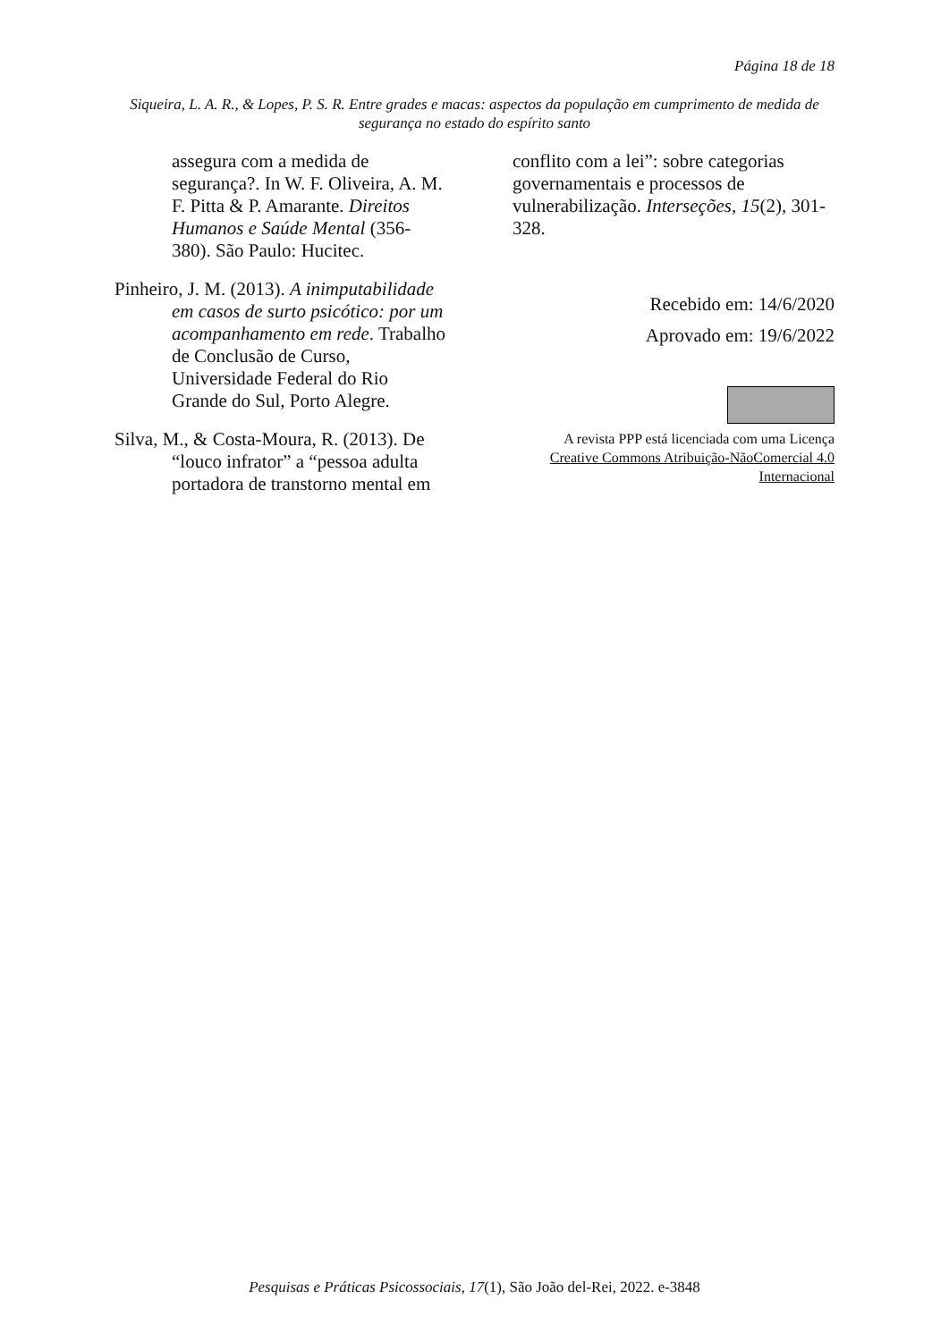Página 18 de 18
Siqueira, L. A. R., & Lopes, P. S. R. Entre grades e macas: aspectos da população em cumprimento de medida de segurança no estado do espírito santo
assegura com a medida de segurança?. In W. F. Oliveira, A. M. F. Pitta & P. Amarante. Direitos Humanos e Saúde Mental (356-380). São Paulo: Hucitec.
Pinheiro, J. M. (2013). A inimputabilidade em casos de surto psicótico: por um acompanhamento em rede. Trabalho de Conclusão de Curso, Universidade Federal do Rio Grande do Sul, Porto Alegre.
Silva, M., & Costa-Moura, R. (2013). De “louco infrator” a “pessoa adulta portadora de transtorno mental em
conflito com a lei”: sobre categorias governamentais e processos de vulnerabilização. Interseções, 15(2), 301-328.
Recebido em: 14/6/2020
Aprovado em: 19/6/2022
A revista PPP está licenciada com uma Licença Creative Commons Atribuição-NãoComercial 4.0 Internacional
Pesquisas e Práticas Psicossociais, 17(1), São João del-Rei, 2022. e-3848